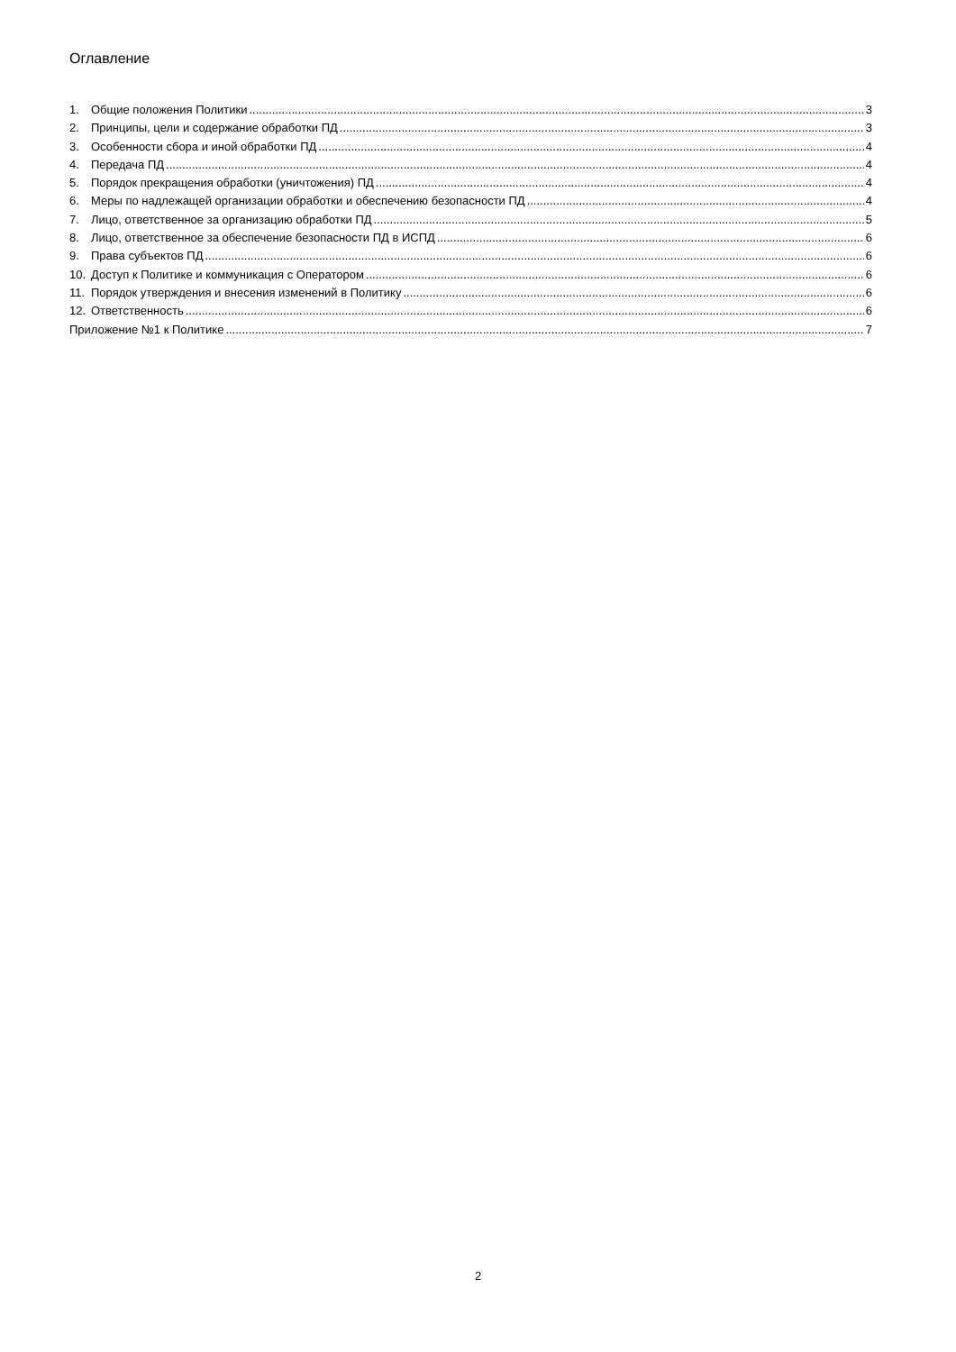Оглавление
1. Общие положения Политики 3
2. Принципы, цели и содержание обработки ПД 3
3. Особенности сбора и иной обработки ПД 4
4. Передача ПД 4
5. Порядок прекращения обработки (уничтожения) ПД 4
6. Меры по надлежащей организации обработки и обеспечению безопасности ПД 4
7. Лицо, ответственное за организацию обработки ПД 5
8. Лицо, ответственное за обеспечение безопасности ПД в ИСПД 6
9. Права субъектов ПД 6
10. Доступ к Политике и коммуникация с Оператором 6
11. Порядок утверждения и внесения изменений в Политику 6
12. Ответственность 6
Приложение №1 к Политике 7
2